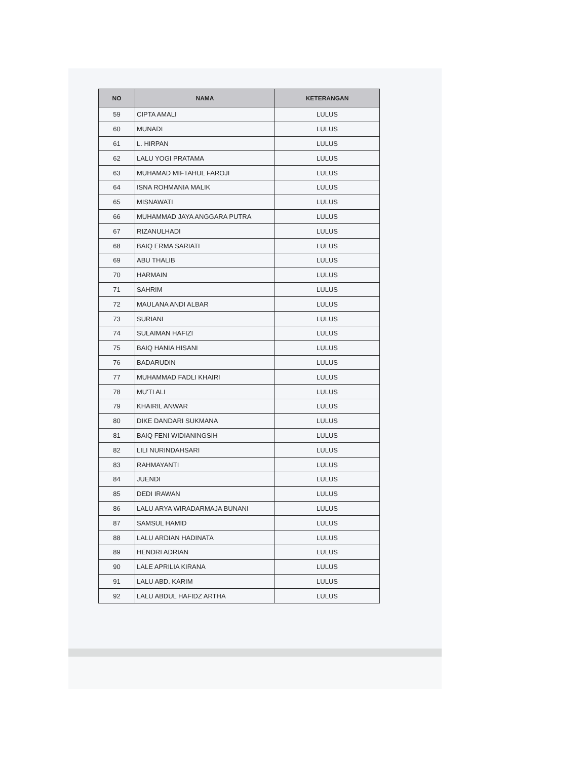| NO | NAMA | KETERANGAN |
| --- | --- | --- |
| 59 | CIPTA AMALI | LULUS |
| 60 | MUNADI | LULUS |
| 61 | L. HIRPAN | LULUS |
| 62 | LALU YOGI PRATAMA | LULUS |
| 63 | MUHAMAD MIFTAHUL FAROJI | LULUS |
| 64 | ISNA ROHMANIA MALIK | LULUS |
| 65 | MISNAWATI | LULUS |
| 66 | MUHAMMAD JAYA ANGGARA PUTRA | LULUS |
| 67 | RIZANULHADI | LULUS |
| 68 | BAIQ ERMA SARIATI | LULUS |
| 69 | ABU THALIB | LULUS |
| 70 | HARMAIN | LULUS |
| 71 | SAHRIM | LULUS |
| 72 | MAULANA ANDI ALBAR | LULUS |
| 73 | SURIANI | LULUS |
| 74 | SULAIMAN HAFIZI | LULUS |
| 75 | BAIQ HANIA HISANI | LULUS |
| 76 | BADARUDIN | LULUS |
| 77 | MUHAMMAD FADLI KHAIRI | LULUS |
| 78 | MU'TI ALI | LULUS |
| 79 | KHAIRIL ANWAR | LULUS |
| 80 | DIKE DANDARI SUKMANA | LULUS |
| 81 | BAIQ FENI WIDIANINGSIH | LULUS |
| 82 | LILI NURINDAHSARI | LULUS |
| 83 | RAHMAYANTI | LULUS |
| 84 | JUENDI | LULUS |
| 85 | DEDI IRAWAN | LULUS |
| 86 | LALU ARYA WIRADARMAJA BUNANI | LULUS |
| 87 | SAMSUL HAMID | LULUS |
| 88 | LALU ARDIAN HADINATA | LULUS |
| 89 | HENDRI ADRIAN | LULUS |
| 90 | LALE APRILIA KIRANA | LULUS |
| 91 | LALU ABD. KARIM | LULUS |
| 92 | LALU ABDUL HAFIDZ ARTHA | LULUS |